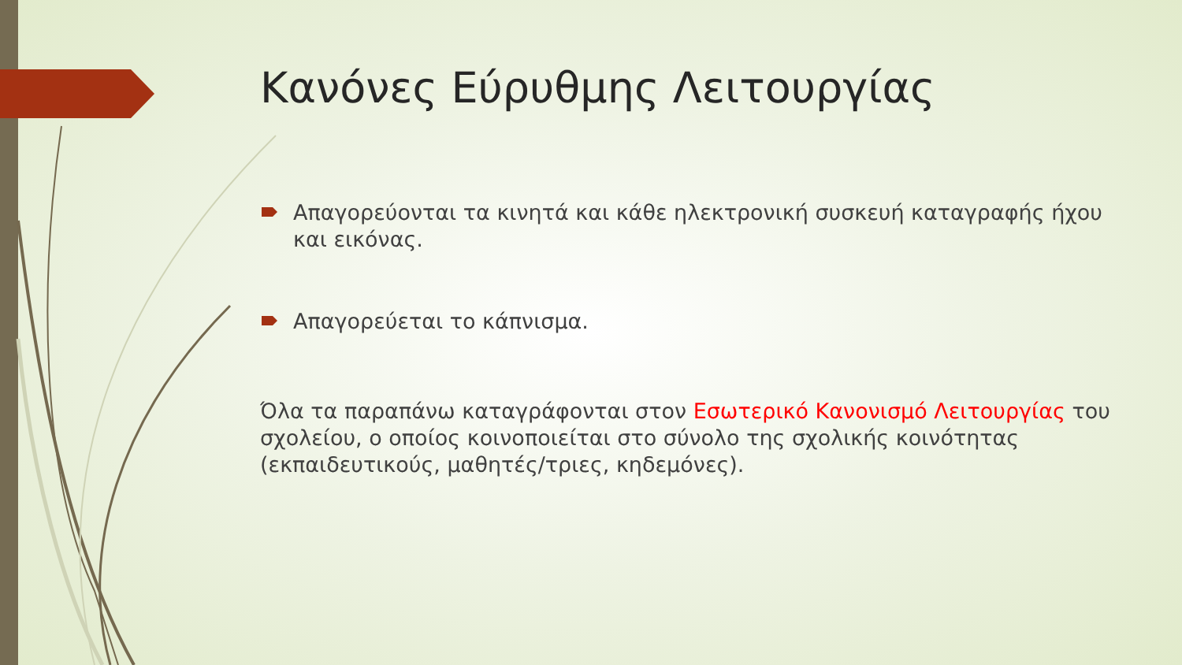Κανόνες Εύρυθμης Λειτουργίας
Απαγορεύονται τα κινητά και κάθε ηλεκτρονική συσκευή καταγραφής ήχου και εικόνας.
Απαγορεύεται το κάπνισμα.
Όλα τα παραπάνω καταγράφονται στον Εσωτερικό Κανονισμό Λειτουργίας του σχολείου, ο οποίος κοινοποιείται στο σύνολο της σχολικής κοινότητας (εκπαιδευτικούς, μαθητές/τριες, κηδεμόνες).